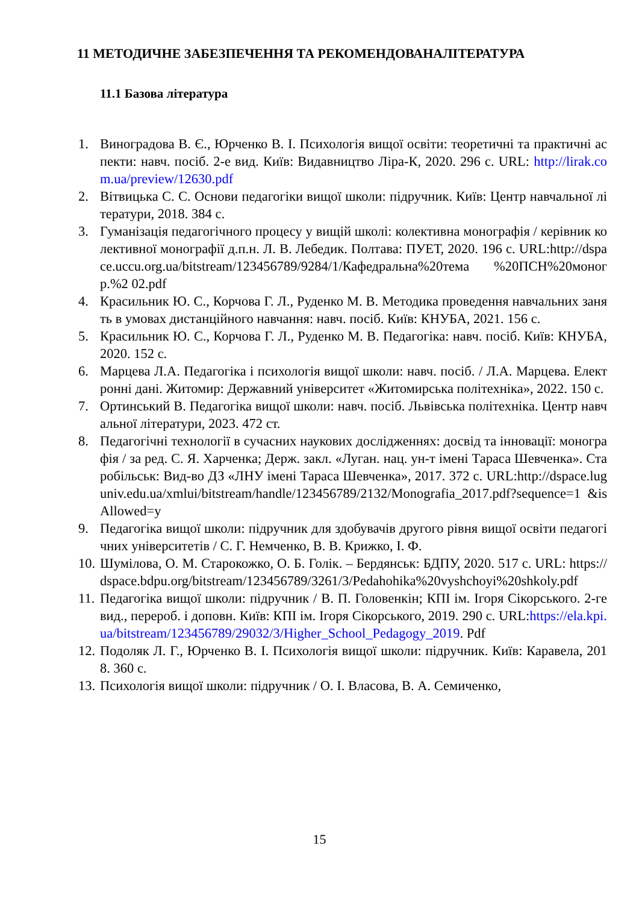11 МЕТОДИЧНЕ ЗАБЕЗПЕЧЕННЯ ТА РЕКОМЕНДОВАНАЛІТЕРАТУРА
11.1 Базова література
1. Виноградова В. Є., Юрченко В. І. Психологія вищої освіти: теоретичні та практичні аспекти: навч. посіб. 2-е вид. Київ: Видавництво Ліра-К, 2020. 296 с. URL: http://lirak.com.ua/preview/12630.pdf
2. Вітвицька С. С. Основи педагогіки вищої школи: підручник. Київ: Центр навчальної літератури, 2018. 384 с.
3. Гуманізація педагогічного процесу у вищій школі: колективна монографія / керівник колективної монографії д.п.н. Л. В. Лебедик. Полтава: ПУЕТ, 2020. 196 с. URL:http://dspace.uccu.org.ua/bitstream/123456789/9284/1/Кафедральна%20тема %20ПСН%20моногр.%2 02.pdf
4. Красильник Ю. С., Корчова Г. Л., Руденко М. В. Методика проведення навчальних занять в умовах дистанційного навчання: навч. посіб. Київ: КНУБА, 2021. 156 с.
5. Красильник Ю. С., Корчова Г. Л., Руденко М. В. Педагогіка: навч. посіб. Київ: КНУБА, 2020. 152 с.
6. Марцева Л.А. Педагогіка і психологія вищої школи: навч. посіб. / Л.А. Марцева. Електронні дані. Житомир: Державний університет «Житомирська політехніка», 2022. 150 с.
7. Ортинський В. Педагогіка вищої школи: навч. посіб. Львівська політехніка. Центр навчальної літератури, 2023. 472 ст.
8. Педагогічні технології в сучасних наукових дослідженнях: досвід та інновації: монографія / за ред. С. Я. Харченка; Держ. закл. «Луган. нац. ун-т імені Тараса Шевченка». Старобільськ: Вид-во ДЗ «ЛНУ імені Тараса Шевченка», 2017. 372 с. URL:http://dspace.luguniv.edu.ua/xmlui/bitstream/handle/123456789/2132/Monografia_2017.pdf?sequence=1 &isAllowed=y
9. Педагогіка вищої школи: підручник для здобувачів другого рівня вищої освіти педагогічних університетів / С. Г. Немченко, В. В. Крижко, І. Ф.
10. Шумілова, О. М. Старокожко, О. Б. Голік. – Бердянськ: БДПУ, 2020. 517 с. URL: https://dspace.bdpu.org/bitstream/123456789/3261/3/Pedahohika%20vyshchoyi%20shkoly.pdf
11. Педагогіка вищої школи: підручник / В. П. Головенкін; КПІ ім. Ігоря Сікорського. 2-ге вид., перероб. і доповн. Київ: КПІ ім. Ігоря Сікорського, 2019. 290 с. URL:https://ela.kpi.ua/bitstream/123456789/29032/3/Higher_School_Pedagogy_2019. Pdf
12. Подоляк Л. Г., Юрченко В. І. Психологія вищої школи: підручник. Київ: Каравела, 2018. 360 с.
13. Психологія вищої школи: підручник / О. І. Власова, В. А. Семиченко,
15